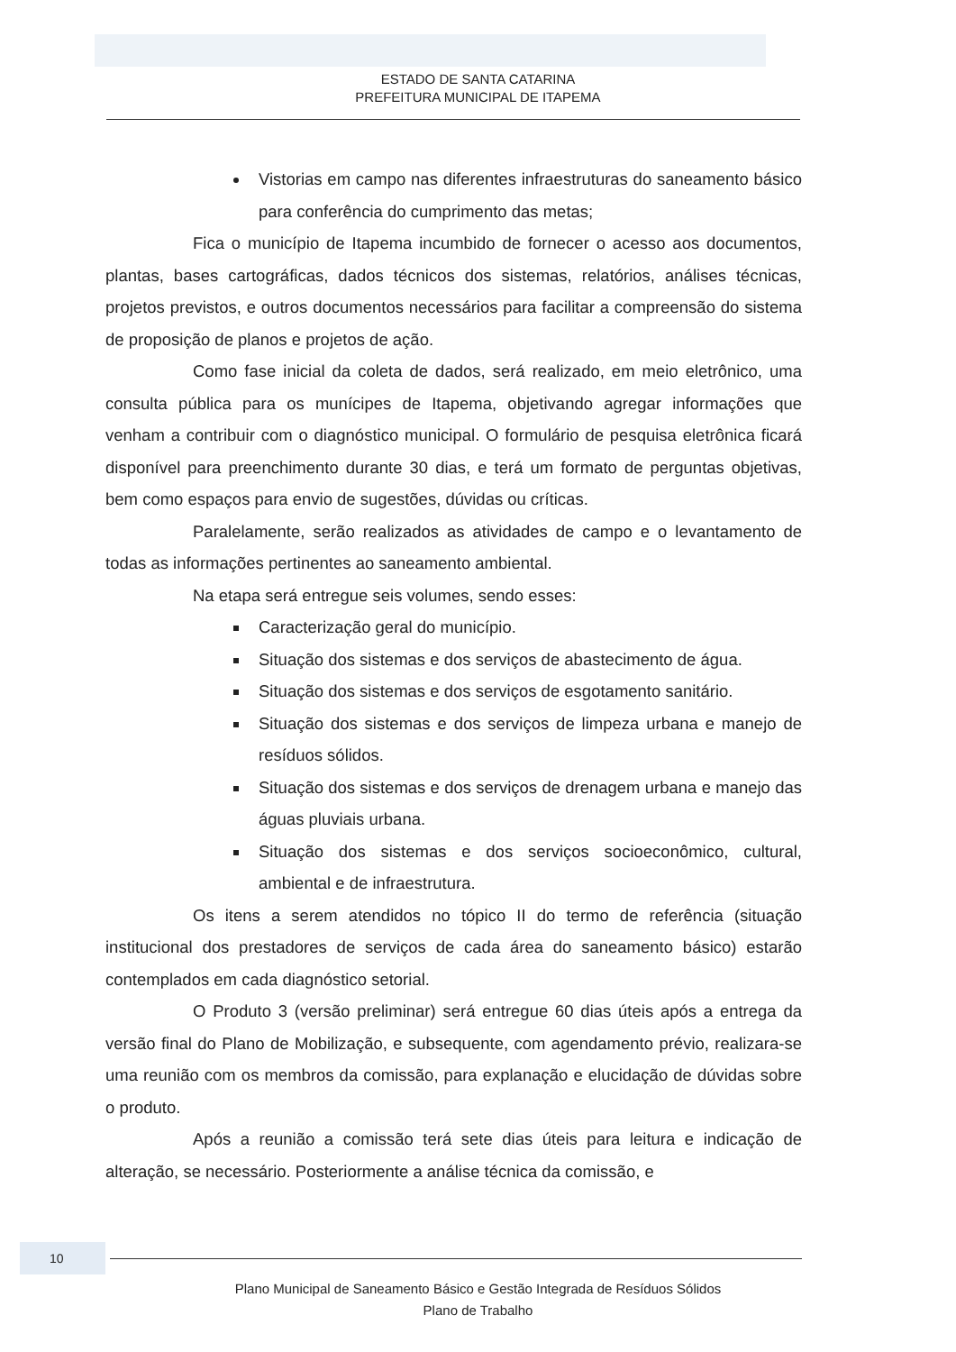ESTADO DE SANTA CATARINA
PREFEITURA MUNICIPAL DE ITAPEMA
Vistorias em campo nas diferentes infraestruturas do saneamento básico para conferência do cumprimento das metas;
Fica o município de Itapema incumbido de fornecer o acesso aos documentos, plantas, bases cartográficas, dados técnicos dos sistemas, relatórios, análises técnicas, projetos previstos, e outros documentos necessários para facilitar a compreensão do sistema de proposição de planos e projetos de ação.
Como fase inicial da coleta de dados, será realizado, em meio eletrônico, uma consulta pública para os munícipes de Itapema, objetivando agregar informações que venham a contribuir com o diagnóstico municipal. O formulário de pesquisa eletrônica ficará disponível para preenchimento durante 30 dias, e terá um formato de perguntas objetivas, bem como espaços para envio de sugestões, dúvidas ou críticas.
Paralelamente, serão realizados as atividades de campo e o levantamento de todas as informações pertinentes ao saneamento ambiental.
Na etapa será entregue seis volumes, sendo esses:
Caracterização geral do município.
Situação dos sistemas e dos serviços de abastecimento de água.
Situação dos sistemas e dos serviços de esgotamento sanitário.
Situação dos sistemas e dos serviços de limpeza urbana e manejo de resíduos sólidos.
Situação dos sistemas e dos serviços de drenagem urbana e manejo das águas pluviais urbana.
Situação dos sistemas e dos serviços socioeconômico, cultural, ambiental e de infraestrutura.
Os itens a serem atendidos no tópico II do termo de referência (situação institucional dos prestadores de serviços de cada área do saneamento básico) estarão contemplados em cada diagnóstico setorial.
O Produto 3 (versão preliminar) será entregue 60 dias úteis após a entrega da versão final do Plano de Mobilização, e subsequente, com agendamento prévio, realizara-se uma reunião com os membros da comissão, para explanação e elucidação de dúvidas sobre o produto.
Após a reunião a comissão terá sete dias úteis para leitura e indicação de alteração, se necessário. Posteriormente a análise técnica da comissão, e
10
Plano Municipal de Saneamento Básico e Gestão Integrada de Resíduos Sólidos
Plano de Trabalho